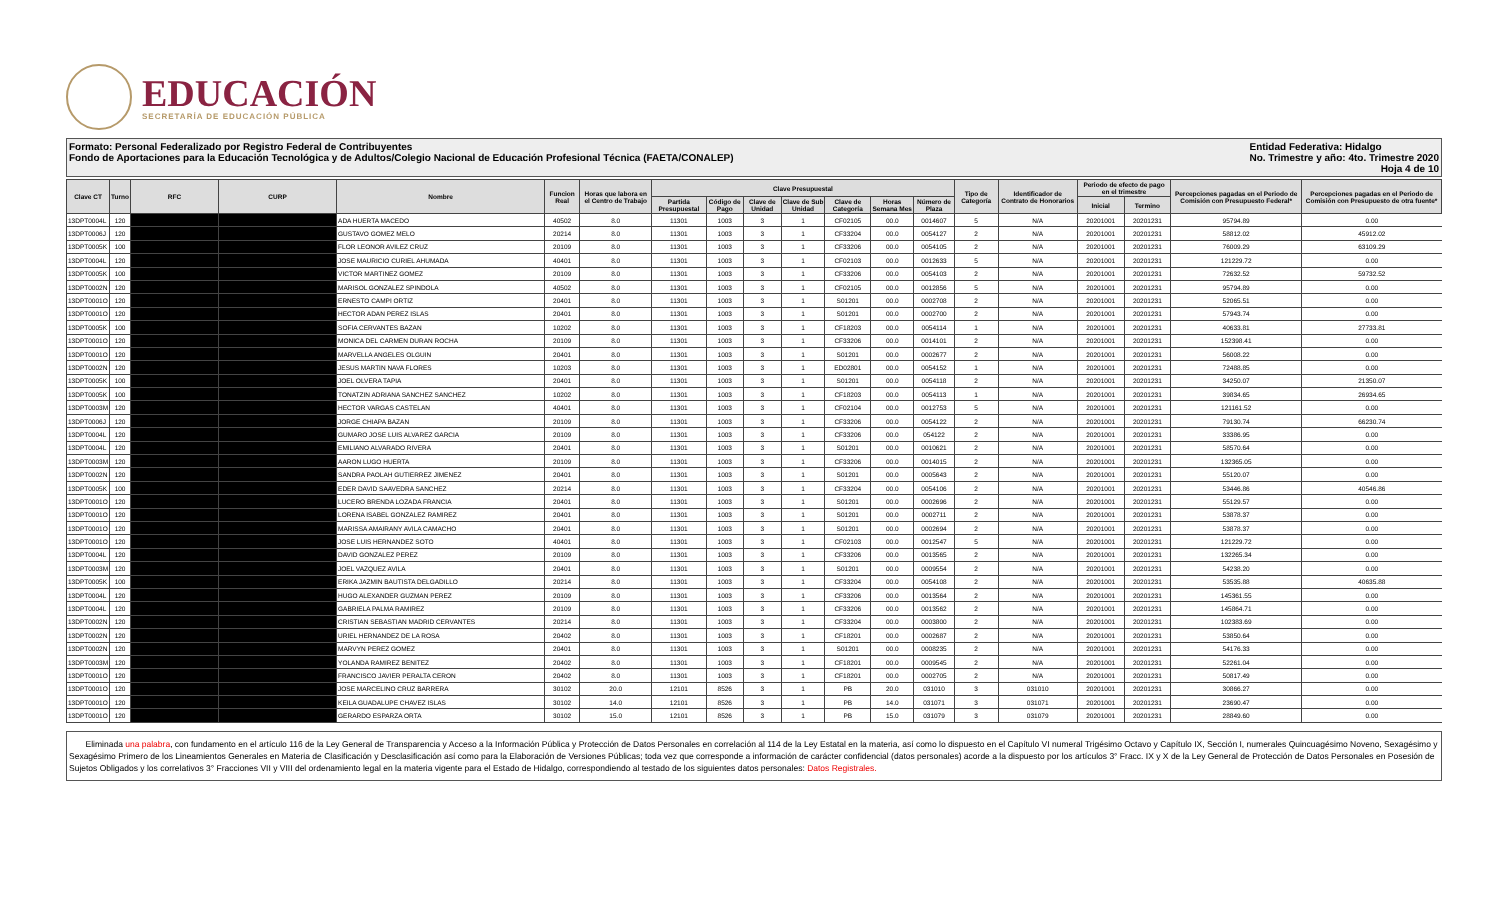EDUCACIÓN
SECRETARÍA DE EDUCACIÓN PÚBLICA
Formato: Personal Federalizado por Registro Federal de Contribuyentes
Fondo de Aportaciones para la Educación Tecnológica y de Adultos/Colegio Nacional de Educación Profesional Técnica (FAETA/CONALEP)
Entidad Federativa: Hidalgo
No. Trimestre y año: 4to. Trimestre 2020
Hoja 4 de 10
| Clave CT | Turno | RFC | CURP | Nombre | Funcion Real | Horas que labora en el Centro de Trabajo | Clave Presupuestal | | | | | | | Tipo de Categoría | Identificador de Contrato de Honorarios | Periodo de efecto de pago en el trimestre | | Percepciones pagadas en el Periodo de Comisión con Presupuesto Federal* | Percepciones pagadas en el Periodo de Comisión con Presupuesto de otra fuente* |
| --- | --- | --- | --- | --- | --- | --- | --- | --- | --- | --- | --- | --- | --- | --- | --- | --- | --- | --- | --- |
| | | | | | | | Partida Presupuestal | Código de Pago | Clave de Unidad | Clave de Sub Unidad | Clave de Categoría | Horas Semana Mes | Número de Plaza | | | Inicial | Termino | | |
| 13DPT0004L | 120 | | | ADA HUERTA MACEDO | 40502 | 8.0 | 11301 | 1003 | 3 | 1 | CF02105 | 00.0 | 0014607 | 5 | N/A | 20201001 | 20201231 | 95794.89 | 0.00 |
| 13DPT0006J | 120 | | | GUSTAVO GOMEZ MELO | 20214 | 8.0 | 11301 | 1003 | 3 | 1 | CF33204 | 00.0 | 0054127 | 2 | N/A | 20201001 | 20201231 | 58812.02 | 45912.02 |
| 13DPT0005K | 100 | | | FLOR LEONOR AVILEZ CRUZ | 20109 | 8.0 | 11301 | 1003 | 3 | 1 | CF33206 | 00.0 | 0054105 | 2 | N/A | 20201001 | 20201231 | 76009.29 | 63109.29 |
| 13DPT0004L | 120 | | | JOSE MAURICIO CURIEL AHUMADA | 40401 | 8.0 | 11301 | 1003 | 3 | 1 | CF02103 | 00.0 | 0012633 | 5 | N/A | 20201001 | 20201231 | 121229.72 | 0.00 |
| 13DPT0005K | 100 | | | VICTOR MARTINEZ GOMEZ | 20109 | 8.0 | 11301 | 1003 | 3 | 1 | CF33206 | 00.0 | 0054103 | 2 | N/A | 20201001 | 20201231 | 72632.52 | 59732.52 |
| 13DPT0002N | 120 | | | MARISOL GONZALEZ SPINDOLA | 40502 | 8.0 | 11301 | 1003 | 3 | 1 | CF02105 | 00.0 | 0012856 | 5 | N/A | 20201001 | 20201231 | 95794.89 | 0.00 |
| 13DPT0001O | 120 | | | ERNESTO CAMPI ORTIZ | 20401 | 8.0 | 11301 | 1003 | 3 | 1 | S01201 | 00.0 | 0002708 | 2 | N/A | 20201001 | 20201231 | 52065.51 | 0.00 |
| 13DPT0001O | 120 | | | HECTOR ADAN PEREZ ISLAS | 20401 | 8.0 | 11301 | 1003 | 3 | 1 | S01201 | 00.0 | 0002700 | 2 | N/A | 20201001 | 20201231 | 57943.74 | 0.00 |
| 13DPT0005K | 100 | | | SOFIA CERVANTES BAZAN | 10202 | 8.0 | 11301 | 1003 | 3 | 1 | CF18203 | 00.0 | 0054114 | 1 | N/A | 20201001 | 20201231 | 40633.81 | 27733.81 |
| 13DPT0001O | 120 | | | MONICA DEL CARMEN DURAN ROCHA | 20109 | 8.0 | 11301 | 1003 | 3 | 1 | CF33206 | 00.0 | 0014101 | 2 | N/A | 20201001 | 20201231 | 152398.41 | 0.00 |
| 13DPT0001O | 120 | | | MARVELLA ANGELES OLGUIN | 20401 | 8.0 | 11301 | 1003 | 3 | 1 | S01201 | 00.0 | 0002677 | 2 | N/A | 20201001 | 20201231 | 56008.22 | 0.00 |
| 13DPT0002N | 120 | | | JESUS MARTIN NAVA FLORES | 10203 | 8.0 | 11301 | 1003 | 3 | 1 | ED02801 | 00.0 | 0054152 | 1 | N/A | 20201001 | 20201231 | 72488.85 | 0.00 |
| 13DPT0005K | 100 | | | JOEL OLVERA TAPIA | 20401 | 8.0 | 11301 | 1003 | 3 | 1 | S01201 | 00.0 | 0054118 | 2 | N/A | 20201001 | 20201231 | 34250.07 | 21350.07 |
| 13DPT0005K | 100 | | | TONATZIN ADRIANA SANCHEZ SANCHEZ | 10202 | 8.0 | 11301 | 1003 | 3 | 1 | CF18203 | 00.0 | 0054113 | 1 | N/A | 20201001 | 20201231 | 39834.65 | 26934.65 |
| 13DPT0003M | 120 | | | HECTOR VARGAS CASTELAN | 40401 | 8.0 | 11301 | 1003 | 3 | 1 | CF02104 | 00.0 | 0012753 | 5 | N/A | 20201001 | 20201231 | 121161.52 | 0.00 |
| 13DPT0006J | 120 | | | JORGE CHIAPA BAZAN | 20109 | 8.0 | 11301 | 1003 | 3 | 1 | CF33206 | 00.0 | 0054122 | 2 | N/A | 20201001 | 20201231 | 79130.74 | 66230.74 |
| 13DPT0004L | 120 | | | GUMARO JOSE LUIS ALVAREZ GARCIA | 20109 | 8.0 | 11301 | 1003 | 3 | 1 | CF33206 | 00.0 | 054122 | 2 | N/A | 20201001 | 20201231 | 33386.95 | 0.00 |
| 13DPT0004L | 120 | | | EMILIANO ALVARADO RIVERA | 20401 | 8.0 | 11301 | 1003 | 3 | 1 | S01201 | 00.0 | 0010621 | 2 | N/A | 20201001 | 20201231 | 58570.64 | 0.00 |
| 13DPT0003M | 120 | | | AARON LUGO HUERTA | 20109 | 8.0 | 11301 | 1003 | 3 | 1 | CF33206 | 00.0 | 0014015 | 2 | N/A | 20201001 | 20201231 | 132365.05 | 0.00 |
| 13DPT0002N | 120 | | | SANDRA PAOLAH GUTIERREZ JIMENEZ | 20401 | 8.0 | 11301 | 1003 | 3 | 1 | S01201 | 00.0 | 0005643 | 2 | N/A | 20201001 | 20201231 | 55120.07 | 0.00 |
| 13DPT0005K | 100 | | | EDER DAVID SAAVEDRA SANCHEZ | 20214 | 8.0 | 11301 | 1003 | 3 | 1 | CF33204 | 00.0 | 0054106 | 2 | N/A | 20201001 | 20201231 | 53446.86 | 40546.86 |
| 13DPT0001O | 120 | | | LUCERO BRENDA LOZADA FRANCIA | 20401 | 8.0 | 11301 | 1003 | 3 | 1 | S01201 | 00.0 | 0002696 | 2 | N/A | 20201001 | 20201231 | 55129.57 | 0.00 |
| 13DPT0001O | 120 | | | LORENA ISABEL GONZALEZ RAMIREZ | 20401 | 8.0 | 11301 | 1003 | 3 | 1 | S01201 | 00.0 | 0002711 | 2 | N/A | 20201001 | 20201231 | 53878.37 | 0.00 |
| 13DPT0001O | 120 | | | MARISSA AMAIRANY AVILA CAMACHO | 20401 | 8.0 | 11301 | 1003 | 3 | 1 | S01201 | 00.0 | 0002694 | 2 | N/A | 20201001 | 20201231 | 53878.37 | 0.00 |
| 13DPT0001O | 120 | | | JOSE LUIS HERNANDEZ SOTO | 40401 | 8.0 | 11301 | 1003 | 3 | 1 | CF02103 | 00.0 | 0012547 | 5 | N/A | 20201001 | 20201231 | 121229.72 | 0.00 |
| 13DPT0004L | 120 | | | DAVID GONZALEZ PEREZ | 20109 | 8.0 | 11301 | 1003 | 3 | 1 | CF33206 | 00.0 | 0013565 | 2 | N/A | 20201001 | 20201231 | 132265.34 | 0.00 |
| 13DPT0003M | 120 | | | JOEL VAZQUEZ AVILA | 20401 | 8.0 | 11301 | 1003 | 3 | 1 | S01201 | 00.0 | 0009554 | 2 | N/A | 20201001 | 20201231 | 54238.20 | 0.00 |
| 13DPT0005K | 100 | | | ERIKA JAZMIN BAUTISTA DELGADILLO | 20214 | 8.0 | 11301 | 1003 | 3 | 1 | CF33204 | 00.0 | 0054108 | 2 | N/A | 20201001 | 20201231 | 53535.88 | 40635.88 |
| 13DPT0004L | 120 | | | HUGO ALEXANDER GUZMAN PEREZ | 20109 | 8.0 | 11301 | 1003 | 3 | 1 | CF33206 | 00.0 | 0013564 | 2 | N/A | 20201001 | 20201231 | 145361.55 | 0.00 |
| 13DPT0004L | 120 | | | GABRIELA PALMA RAMIREZ | 20109 | 8.0 | 11301 | 1003 | 3 | 1 | CF33206 | 00.0 | 0013562 | 2 | N/A | 20201001 | 20201231 | 145864.71 | 0.00 |
| 13DPT0002N | 120 | | | CRISTIAN SEBASTIAN MADRID CERVANTES | 20214 | 8.0 | 11301 | 1003 | 3 | 1 | CF33204 | 00.0 | 0003800 | 2 | N/A | 20201001 | 20201231 | 102383.69 | 0.00 |
| 13DPT0002N | 120 | | | URIEL HERNANDEZ DE LA ROSA | 20402 | 8.0 | 11301 | 1003 | 3 | 1 | CF18201 | 00.0 | 0002687 | 2 | N/A | 20201001 | 20201231 | 53850.64 | 0.00 |
| 13DPT0002N | 120 | | | MARVYN PEREZ GOMEZ | 20401 | 8.0 | 11301 | 1003 | 3 | 1 | S01201 | 00.0 | 0008235 | 2 | N/A | 20201001 | 20201231 | 54176.33 | 0.00 |
| 13DPT0003M | 120 | | | YOLANDA RAMIREZ BENITEZ | 20402 | 8.0 | 11301 | 1003 | 3 | 1 | CF18201 | 00.0 | 0009545 | 2 | N/A | 20201001 | 20201231 | 52261.04 | 0.00 |
| 13DPT0001O | 120 | | | FRANCISCO JAVIER PERALTA CERON | 20402 | 8.0 | 11301 | 1003 | 3 | 1 | CF18201 | 00.0 | 0002705 | 2 | N/A | 20201001 | 20201231 | 50817.49 | 0.00 |
| 13DPT0001O | 120 | | | JOSE MARCELINO CRUZ BARRERA | 30102 | 20.0 | 12101 | 8526 | 3 | 1 | PB | 20.0 | 031010 | 3 | 031010 | 20201001 | 20201231 | 30866.27 | 0.00 |
| 13DPT0001O | 120 | | | KEILA GUADALUPE CHAVEZ ISLAS | 30102 | 14.0 | 12101 | 8526 | 3 | 1 | PB | 14.0 | 031071 | 3 | 031071 | 20201001 | 20201231 | 23690.47 | 0.00 |
| 13DPT0001O | 120 | | | GERARDO ESPARZA ORTA | 30102 | 15.0 | 12101 | 8526 | 3 | 1 | PB | 15.0 | 031079 | 3 | 031079 | 20201001 | 20201231 | 28849.60 | 0.00 |
Eliminada una palabra, con fundamento en el artículo 116 de la Ley General de Transparencia y Acceso a la Información Pública y Protección de Datos Personales en correlación al 114 de la Ley Estatal en la materia, así como lo dispuesto en el Capítulo VI numeral Trigésimo Octavo y Capítulo IX, Sección I, numerales Quincuagésimo Noveno, Sexagésimo y Sexagésimo Primero de los Lineamientos Generales en Materia de Clasificación y Desclasificación así como para la Elaboración de Versiones Públicas; toda vez que corresponde a información de carácter confidencial (datos personales) acorde a la dispuesto por los artículos 3° Fracc. IX y X de la Ley General de Protección de Datos Personales en Posesión de Sujetos Obligados y los correlativos 3° Fracciones VII y VIII del ordenamiento legal en la materia vigente para el Estado de Hidalgo, correspondiendo al testado de los siguientes datos personales: Datos Registrales.